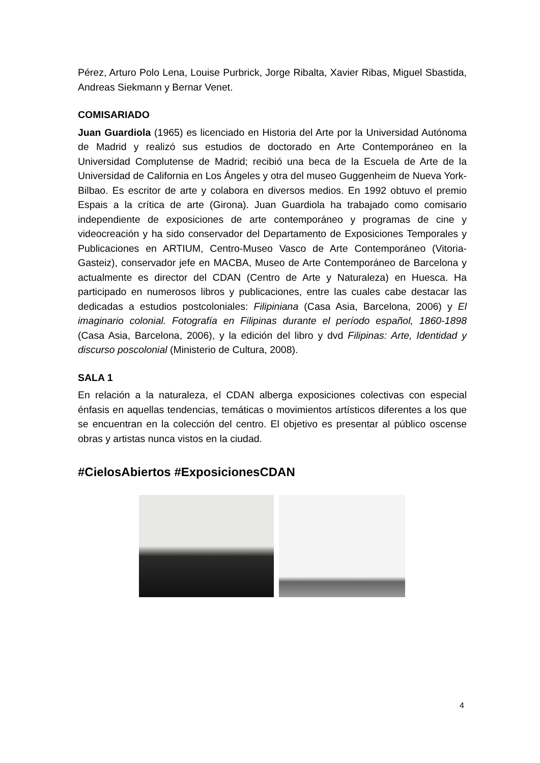Pérez, Arturo Polo Lena, Louise Purbrick, Jorge Ribalta, Xavier Ribas, Miguel Sbastida, Andreas Siekmann y Bernar Venet.
COMISARIADO
Juan Guardiola (1965) es licenciado en Historia del Arte por la Universidad Autónoma de Madrid y realizó sus estudios de doctorado en Arte Contemporáneo en la Universidad Complutense de Madrid; recibió una beca de la Escuela de Arte de la Universidad de California en Los Ángeles y otra del museo Guggenheim de Nueva York-Bilbao. Es escritor de arte y colabora en diversos medios. En 1992 obtuvo el premio Espais a la crítica de arte (Girona). Juan Guardiola ha trabajado como comisario independiente de exposiciones de arte contemporáneo y programas de cine y videocreación y ha sido conservador del Departamento de Exposiciones Temporales y Publicaciones en ARTIUM, Centro-Museo Vasco de Arte Contemporáneo (Vitoria-Gasteiz), conservador jefe en MACBA, Museo de Arte Contemporáneo de Barcelona y actualmente es director del CDAN (Centro de Arte y Naturaleza) en Huesca. Ha participado en numerosos libros y publicaciones, entre las cuales cabe destacar las dedicadas a estudios postcoloniales: Filipiniana (Casa Asia, Barcelona, 2006) y El imaginario colonial. Fotografía en Filipinas durante el período español, 1860-1898 (Casa Asia, Barcelona, 2006), y la edición del libro y dvd Filipinas: Arte, Identidad y discurso poscolonial (Ministerio de Cultura, 2008).
SALA 1
En relación a la naturaleza, el CDAN alberga exposiciones colectivas con especial énfasis en aquellas tendencias, temáticas o movimientos artísticos diferentes a los que se encuentran en la colección del centro. El objetivo es presentar al público oscense obras y artistas nunca vistos en la ciudad.
#CielosAbiertos #ExposicionesCDAN
4